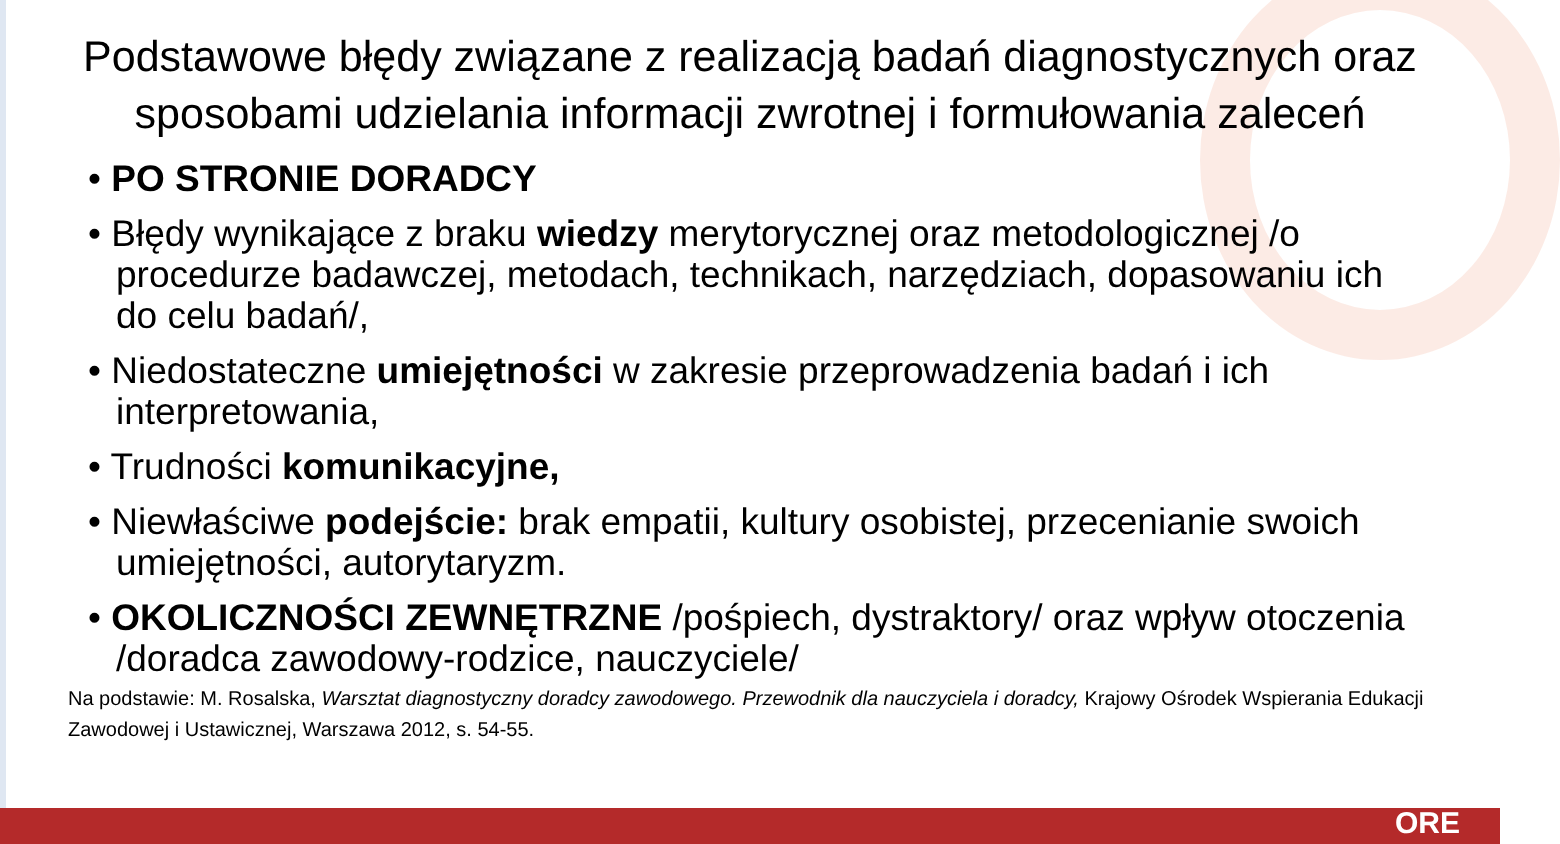Podstawowe błędy związane z realizacją badań diagnostycznych oraz sposobami udzielania informacji zwrotnej i formułowania zaleceń
• PO STRONIE DORADCY
• Błędy wynikające z braku wiedzy merytorycznej oraz metodologicznej /o procedurze badawczej, metodach, technikach, narzędziach, dopasowaniu ich do celu badań/,
• Niedostateczne umiejętności w zakresie przeprowadzenia badań i ich interpretowania,
• Trudności komunikacyjne,
• Niewłaściwe podejście: brak empatii, kultury osobistej, przecenianie swoich umiejętności, autorytaryzm.
• OKOLICZNOŚCI ZEWNĘTRZNE /pośpiech, dystraktory/ oraz wpływ otoczenia /doradca zawodowy-rodzice, nauczyciele/
Na podstawie: M. Rosalska, Warsztat diagnostyczny doradcy zawodowego. Przewodnik dla nauczyciela i doradcy, Krajowy Ośrodek Wspierania Edukacji Zawodowej i Ustawicznej, Warszawa 2012, s. 54-55.
ORE